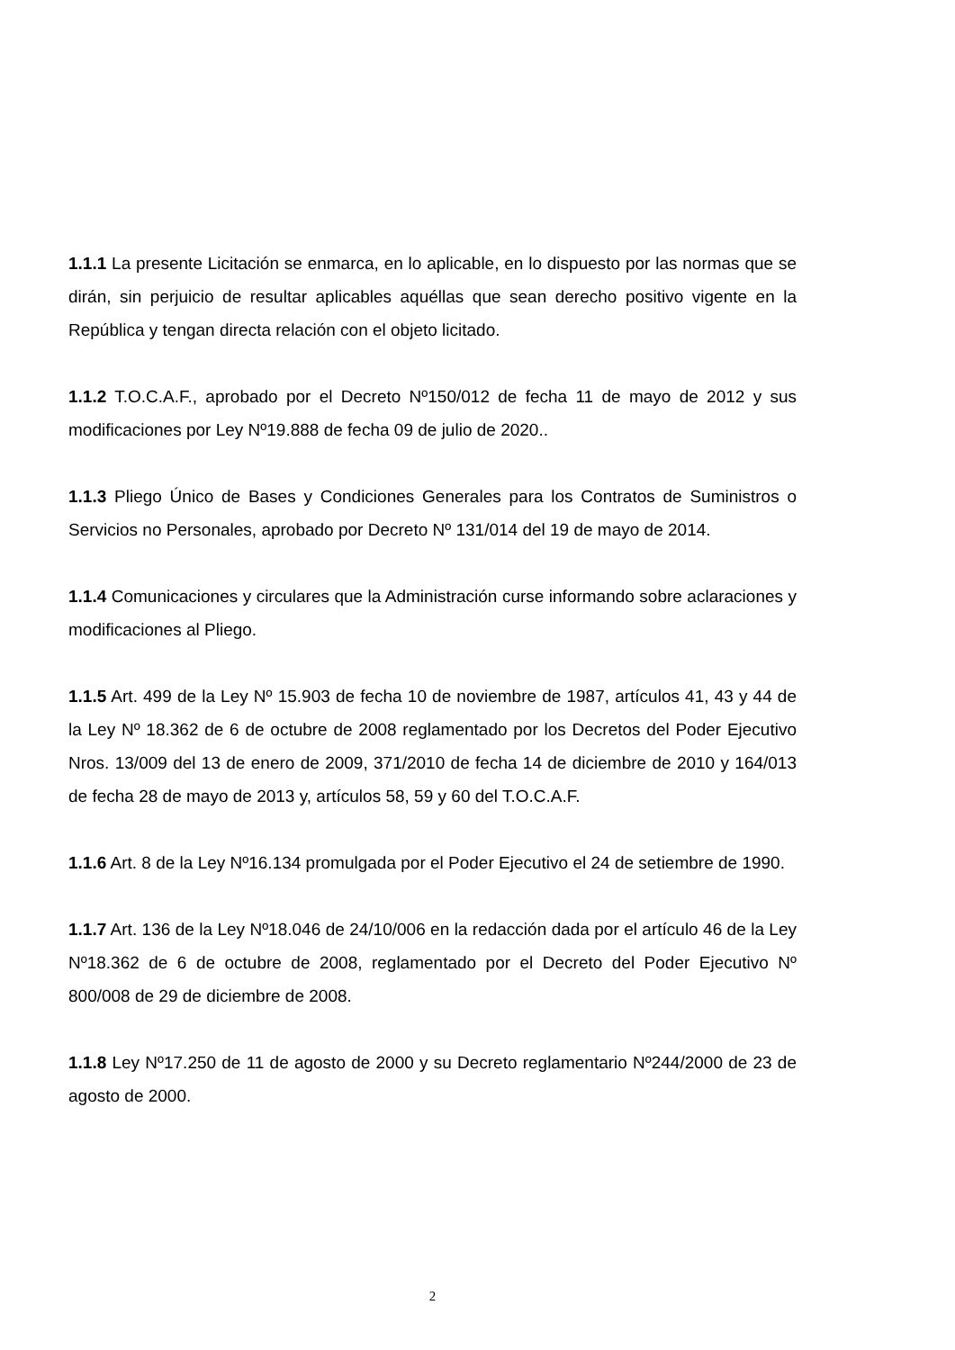1.1.1 La presente Licitación se enmarca, en lo aplicable, en lo dispuesto por las normas que se dirán, sin perjuicio de resultar aplicables aquéllas que sean derecho positivo vigente en la República y tengan directa relación con el objeto licitado.
1.1.2 T.O.C.A.F., aprobado por el Decreto Nº150/012 de fecha 11 de mayo de 2012 y sus modificaciones por Ley Nº19.888 de fecha 09 de julio de 2020..
1.1.3 Pliego Único de Bases y Condiciones Generales para los Contratos de Suministros o Servicios no Personales, aprobado por Decreto Nº 131/014 del 19 de mayo de 2014.
1.1.4 Comunicaciones y circulares que la Administración curse informando sobre aclaraciones y modificaciones al Pliego.
1.1.5 Art. 499 de la Ley Nº 15.903 de fecha 10 de noviembre de 1987, artículos 41, 43 y 44 de la Ley Nº 18.362 de 6 de octubre de 2008 reglamentado por los Decretos del Poder Ejecutivo Nros. 13/009 del 13 de enero de 2009, 371/2010 de fecha 14 de diciembre de 2010 y 164/013 de fecha 28 de mayo de 2013 y, artículos 58, 59 y 60 del T.O.C.A.F.
1.1.6 Art. 8 de la Ley Nº16.134 promulgada por el Poder Ejecutivo el 24 de setiembre de 1990.
1.1.7 Art. 136 de la Ley Nº18.046 de 24/10/006 en la redacción dada por el artículo 46 de la Ley Nº18.362 de 6 de octubre de 2008, reglamentado por el Decreto del Poder Ejecutivo Nº 800/008 de 29 de diciembre de 2008.
1.1.8 Ley Nº17.250 de 11 de agosto de 2000 y su Decreto reglamentario Nº244/2000 de 23 de agosto de 2000.
2